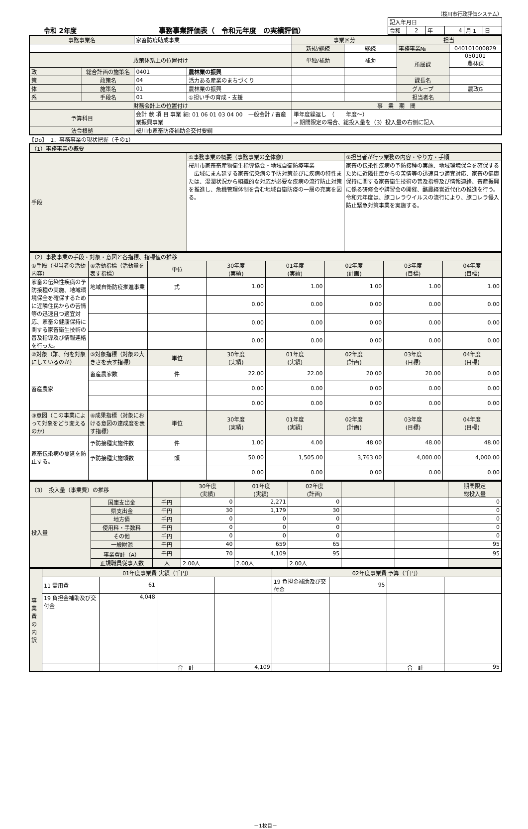（桜川市行政評価システム）
令和 2年度
事務事業評価表（　令和元年度　の実績評価）
| 記入年月日 | | | | | |
| 令和 | 2 | 年 | 4 | 月 1 | 日 |
| 事務事業名 | | 家畜防疫助成事業 | | 事業区分 | | 担当 | |
| | | | | 新規/継続 | 継続 | 事務事業№ | 040101000829 |
| 政策体系上の位置付け | | | | 単独/補助 | 補助 | 所属課 | 050101 農林課 |
| 政 | 総合計画の施策名 | 0401 | 農林業の振興 | | | | |
| 策 | 政策名 | 04 | 活力ある産業のまちづくり | | | 課長名 | |
| 体 | 施策名 | 01 | 農林業の振興 | | | グループ | 農政G |
| 系 | 手段名 | 01 | ①担い手の育成・支援 | | | 担当者名 | |
| 財務会計上の位置付け | | | | 事 業 期 間 | | | |
| 予算科目 | | 会計 款 項 目 事業 細: 01 06 01 03 04 00 一般会計 / 畜産業振興事業 | | 単年度繰返し （ 年度～） ⇒ 期間限定の場合、総投入量を（3）投入量の右側に記入 | | | |
| 法令根拠 | | 桜川市家畜防疫補助金交付要綱 | | | | | |
【Do】　1．事務事業の現状把握（その1）
| （1）事務事業の概要 | | |
| 手段 | ①事務事業の概要（事務事業の全体像） | ②担当者が行う業務の内容・やり方・手順 |
| | 桜川市家畜畜産物衛生指導協会・地域自衛防疫事業 広域にまん延する家畜伝染病の予防対策並びに疾病の特性または、湿潤状況から組織的な対応が必要な疾病の流行防止対策を推進し、危機管理体制を含む地域自衛防疫の一層の充実を図る。 | 家畜の伝染性疾病の予防接種の実施、地域環境保全を確保するために近隣住民からの苦情等の迅速且つ適宜対応、家畜の健康保持に関する家畜衛生技術の普及指導及び情報連絡、畜産振興に係る研修会や講習会の開催、酪農経営近代化の推進を行う。令和元年度は、豚コレラウイルスの流行により、豚コレラ侵入防止緊急対策事業を実施する。 |
| （2）事務事業の手段・対象・意図と各指標、指標値の推移 | | | | | | | |
| ①手段（担当者の活動内容） | ④活動指標（活動量を表す指標） | 単位 | 30年度 (実績) | 01年度 (実績) | 02年度 (計画) | 03年度 (目標) | 04年度 (目標) |
| 家畜の伝染性疾病の予防接種の実施、地域環境保全を確保するために近隣住民からの苦情等の迅速且つ適宜対応、家畜の健康保持に関する家畜衛生技術の普及指導及び情報連絡を行った。 | 地域自衛防疫推進事業 | 式 | 1.00 | 1.00 | 1.00 | 1.00 | 1.00 |
| | | | 0.00 | 0.00 | 0.00 | 0.00 | 0.00 |
| | | | 0.00 | 0.00 | 0.00 | 0.00 | 0.00 |
| | | | 0.00 | 0.00 | 0.00 | 0.00 | 0.00 |
| ②対象（誰、何を対象にしているのか） | ⑤対象指標（対象の大きさを表す指標） | 単位 | 30年度 (実績) | 01年度 (実績) | 02年度 (計画) | 03年度 (目標) | 04年度 (目標) |
| 畜産農家 | 畜産農家数 | 件 | 22.00 | 22.00 | 20.00 | 20.00 | 0.00 |
| | | | 0.00 | 0.00 | 0.00 | 0.00 | 0.00 |
| | | | 0.00 | 0.00 | 0.00 | 0.00 | 0.00 |
| ③意図（この事業によって対象をどう変えるのか） | ⑥成果指標（対象における意図の達成度を表す指標） | 単位 | 30年度 (実績) | 01年度 (実績) | 02年度 (計画) | 03年度 (目標) | 04年度 (目標) |
| 家畜伝染病の蔓延を防止する。 | 予防接種実施件数 | 件 | 1.00 | 4.00 | 48.00 | 48.00 | 48.00 |
| | 予防接種実施頭数 | 頭 | 50.00 | 1,505.00 | 3,763.00 | 4,000.00 | 4,000.00 |
| | | | 0.00 | 0.00 | 0.00 | 0.00 | 0.00 |
| （3） 投入量（事業費）の推移 | | | 30年度 (実績) | 01年度 (実績) | 02年度 (計画) | | | 期間限定 総投入量 |
| 投入量 | 国庫支出金 | 千円 | 0 | 2,271 | 0 | | | 0 |
| | 県支出金 | 千円 | 30 | 1,179 | 30 | | | 0 |
| | 地方債 | 千円 | 0 | 0 | 0 | | | 0 |
| | 使用料・手数料 | 千円 | 0 | 0 | 0 | | | 0 |
| | その他 | 千円 | 0 | 0 | 0 | | | 0 |
| | 一般財源 | 千円 | 40 | 659 | 65 | | | 95 |
| | 事業費計（A） | 千円 | 70 | 4,109 | 95 | | | 95 |
| | 正規職員従事人数 | 人 | 2.00人 | 2.00人 | 2.00人 | | | |
| 事業費の内訳 | 01年度事業費 実績（千円） | | | | 02年度事業費 予算（千円） | | | |
| | 11 需用費 | 61 | | | 19 負担金補助及び交付金 | 95 | | |
| | 19 負担金補助及び交付金 | 4,048 | | | | | | |
| | | | 合 計 | 4,109 | | | 合 計 | 95 |
－1枚目－